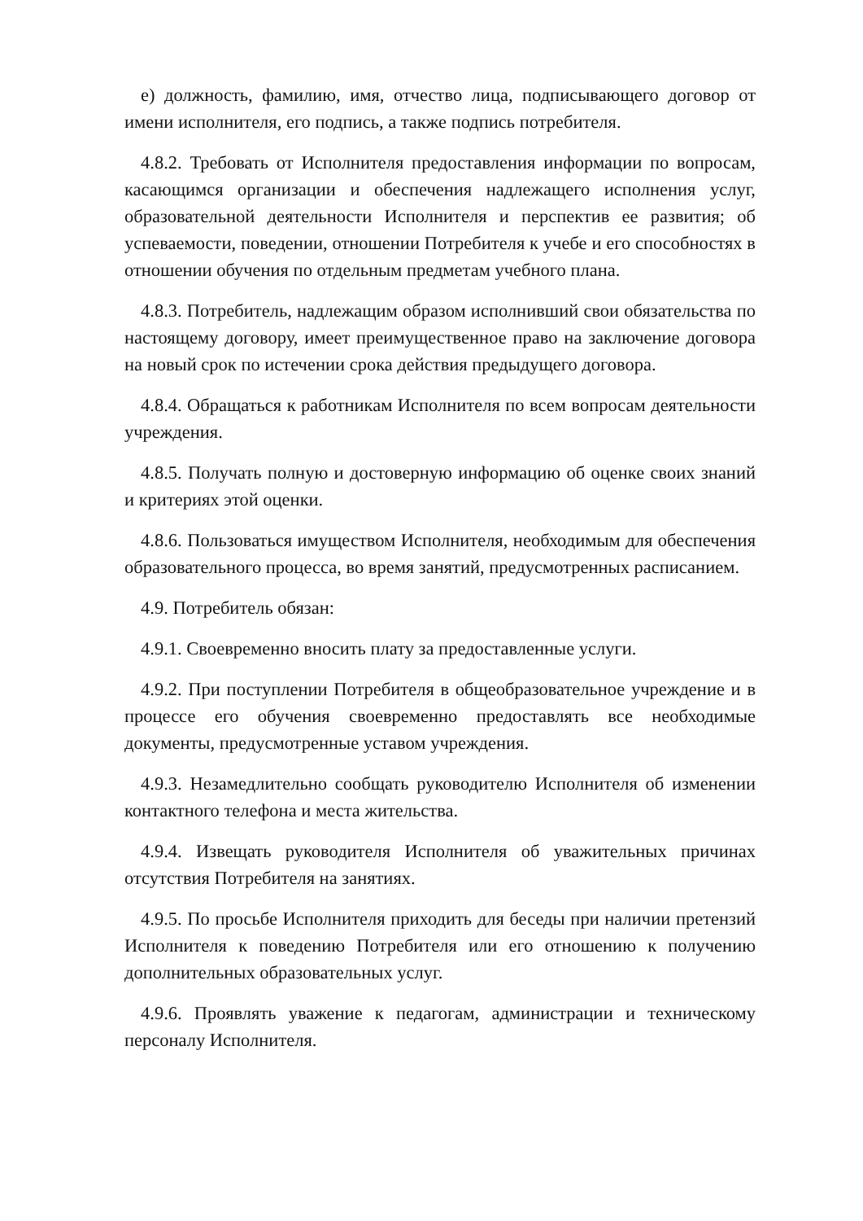е) должность, фамилию, имя, отчество лица, подписывающего договор от имени исполнителя, его подпись, а также подпись потребителя.
4.8.2. Требовать от Исполнителя предоставления информации по вопросам, касающимся организации и обеспечения надлежащего исполнения услуг, образовательной деятельности Исполнителя и перспектив ее развития; об успеваемости, поведении, отношении Потребителя к учебе и его способностях в отношении обучения по отдельным предметам учебного плана.
4.8.3. Потребитель, надлежащим образом исполнивший свои обязательства по настоящему договору, имеет преимущественное право на заключение договора на новый срок по истечении срока действия предыдущего договора.
4.8.4. Обращаться к работникам Исполнителя по всем вопросам деятельности учреждения.
4.8.5. Получать полную и достоверную информацию об оценке своих знаний и критериях этой оценки.
4.8.6. Пользоваться имуществом Исполнителя, необходимым для обеспечения образовательного процесса, во время занятий, предусмотренных расписанием.
4.9. Потребитель обязан:
4.9.1. Своевременно вносить плату за предоставленные услуги.
4.9.2. При поступлении Потребителя в общеобразовательное учреждение и в процессе его обучения своевременно предоставлять все необходимые документы, предусмотренные уставом учреждения.
4.9.3. Незамедлительно сообщать руководителю Исполнителя об изменении контактного телефона и места жительства.
4.9.4. Извещать руководителя Исполнителя об уважительных причинах отсутствия Потребителя на занятиях.
4.9.5. По просьбе Исполнителя приходить для беседы при наличии претензий Исполнителя к поведению Потребителя или его отношению к получению дополнительных образовательных услуг.
4.9.6. Проявлять уважение к педагогам, администрации и техническому персоналу Исполнителя.